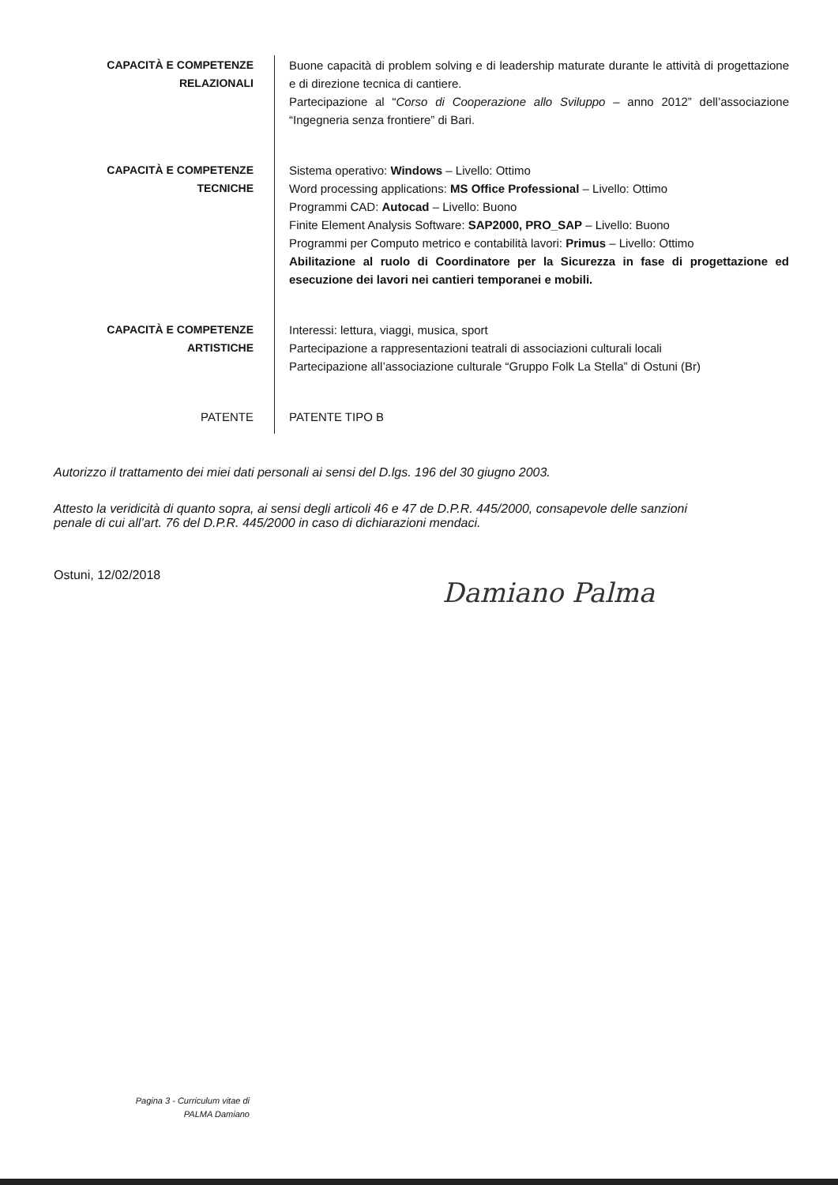| CAPACITÀ E COMPETENZE RELAZIONALI | Buone capacità di problem solving e di leadership maturate durante le attività di progettazione e di direzione tecnica di cantiere. Partecipazione al “ Corso di Cooperazione allo Sviluppo – anno 2012” dell’associazione “Ingegneria senza frontiere” di Bari. |
| CAPACITÀ E COMPETENZE TECNICHE | Sistema operativo: Windows – Livello: Ottimo Word processing applications: MS Office Professional – Livello: Ottimo Programmi CAD: Autocad – Livello: Buono Finite Element Analysis Software: SAP2000, PRO_SAP – Livello: Buono Programmi per Computo metrico e contabilità lavori: Primus – Livello: Ottimo Abilitazione al ruolo di Coordinatore per la Sicurezza in fase di progettazione ed esecuzione dei lavori nei cantieri temporanei e mobili. |
| CAPACITÀ E COMPETENZE ARTISTICHE | Interessi: lettura, viaggi, musica, sport Partecipazione a rappresentazioni teatrali di associazioni culturali locali Partecipazione all’associazione culturale “Gruppo Folk La Stella” di Ostuni (Br) |
| PATENTE | PATENTE TIPO B |
Autorizzo il trattamento dei miei dati personali ai sensi del D.lgs. 196 del 30 giugno 2003.
Attesto la veridicità di quanto sopra, ai sensi degli articoli 46 e 47 de D.P.R. 445/2000, consapevole delle sanzioni penale di cui all’art. 76 del D.P.R. 445/2000 in caso di dichiarazioni mendaci.
Ostuni, 12/02/2018
Damiano Palma
Pagina 3 - Curriculum vitae di
PALMA Damiano